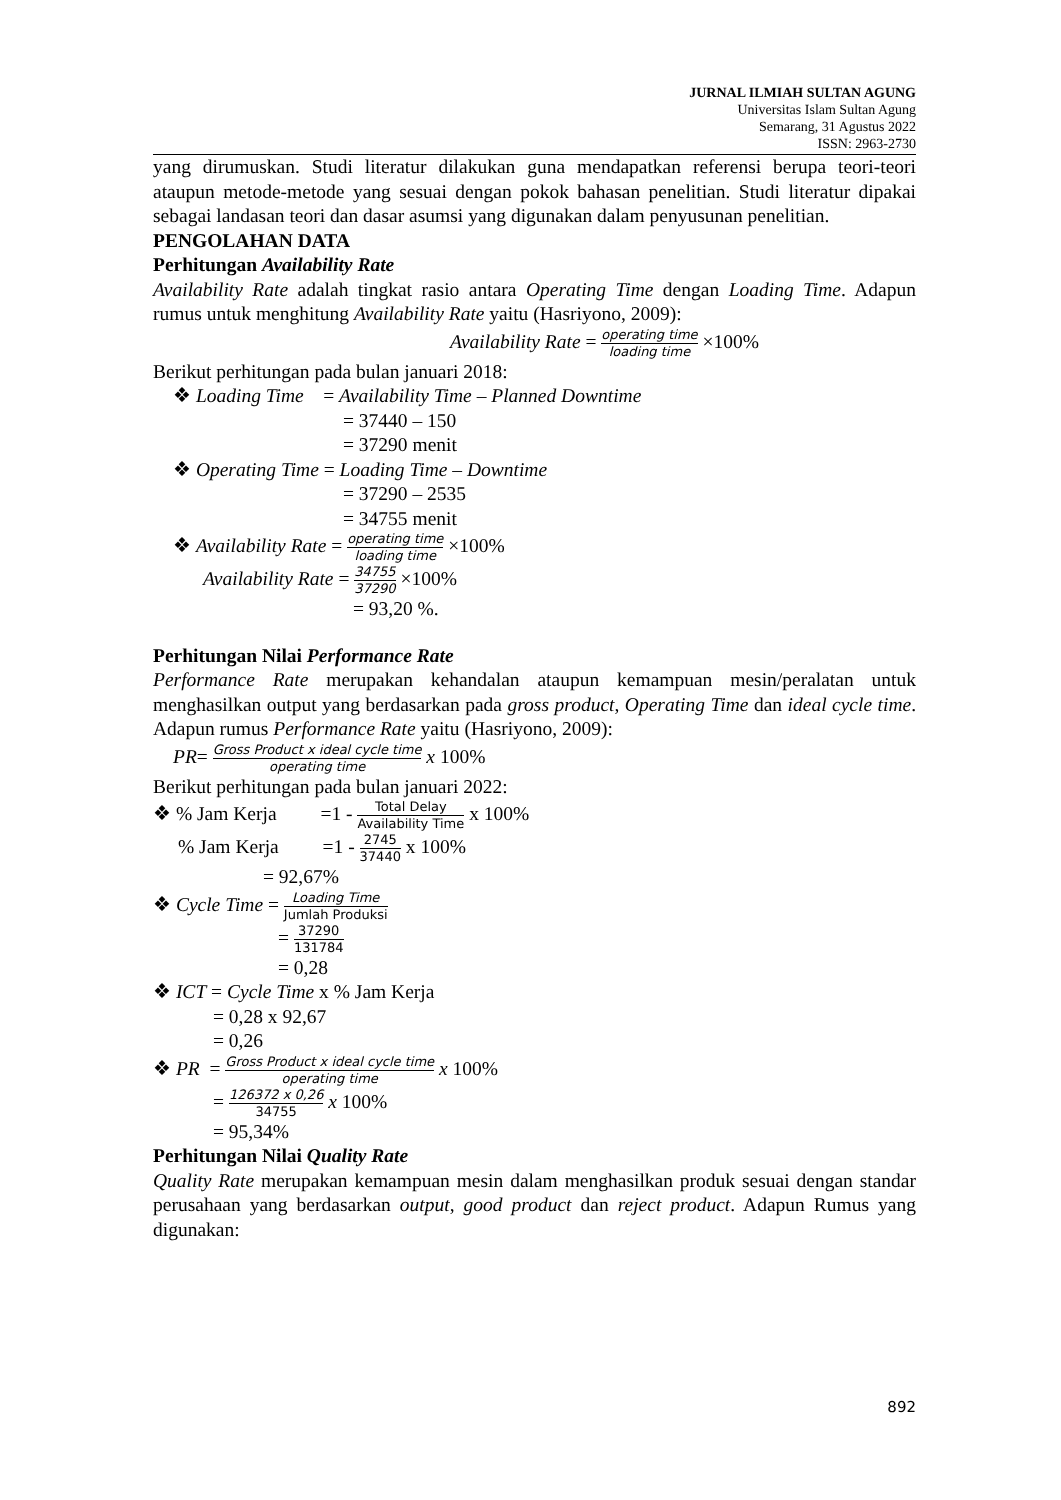JURNAL ILMIAH SULTAN AGUNG
Universitas Islam Sultan Agung
Semarang, 31 Agustus 2022
ISSN: 2963-2730
yang dirumuskan. Studi literatur dilakukan guna mendapatkan referensi berupa teori-teori ataupun metode-metode yang sesuai dengan pokok bahasan penelitian. Studi literatur dipakai sebagai landasan teori dan dasar asumsi yang digunakan dalam penyusunan penelitian.
PENGOLAHAN DATA
Perhitungan Availability Rate
Availability Rate adalah tingkat rasio antara Operating Time dengan Loading Time. Adapun rumus untuk menghitung Availability Rate yaitu (Hasriyono, 2009):
Availability Rate = operating time loading time ×100%
Berikut perhitungan pada bulan januari 2018:
❖ Loading Time = Availability Time – Planned Downtime
= 37440 – 150
= 37290 menit
❖ Operating Time = Loading Time – Downtime
= 37290 – 2535
= 34755 menit
❖ Availability Rate = operating time loading time ×100%
Availability Rate = 34755 37290 ×100%
= 93,20 %.
Perhitungan Nilai Performance Rate
Performance Rate merupakan kehandalan ataupun kemampuan mesin/peralatan untuk menghasilkan output yang berdasarkan pada gross product, Operating Time dan ideal cycle time. Adapun rumus Performance Rate yaitu (Hasriyono, 2009):
PR= Gross Product x ideal cycle time operating time x 100%
Berikut perhitungan pada bulan januari 2022:
❖ % Jam Kerja =1 - Total Delay Availability Time x 100%
% Jam Kerja =1 - 2745 37440 x 100%
= 92,67%
❖ Cycle Time = Loading Time Jumlah Produksi
= 37290 131784
= 0,28
❖ ICT = Cycle Time x % Jam Kerja
= 0,28 x 92,67
= 0,26
❖ PR = Gross Product x ideal cycle time operating time x 100%
= 126372 x 0,26 34755 x 100%
= 95,34%
Perhitungan Nilai Quality Rate
Quality Rate merupakan kemampuan mesin dalam menghasilkan produk sesuai dengan standar perusahaan yang berdasarkan output, good product dan reject product. Adapun Rumus yang digunakan:
892